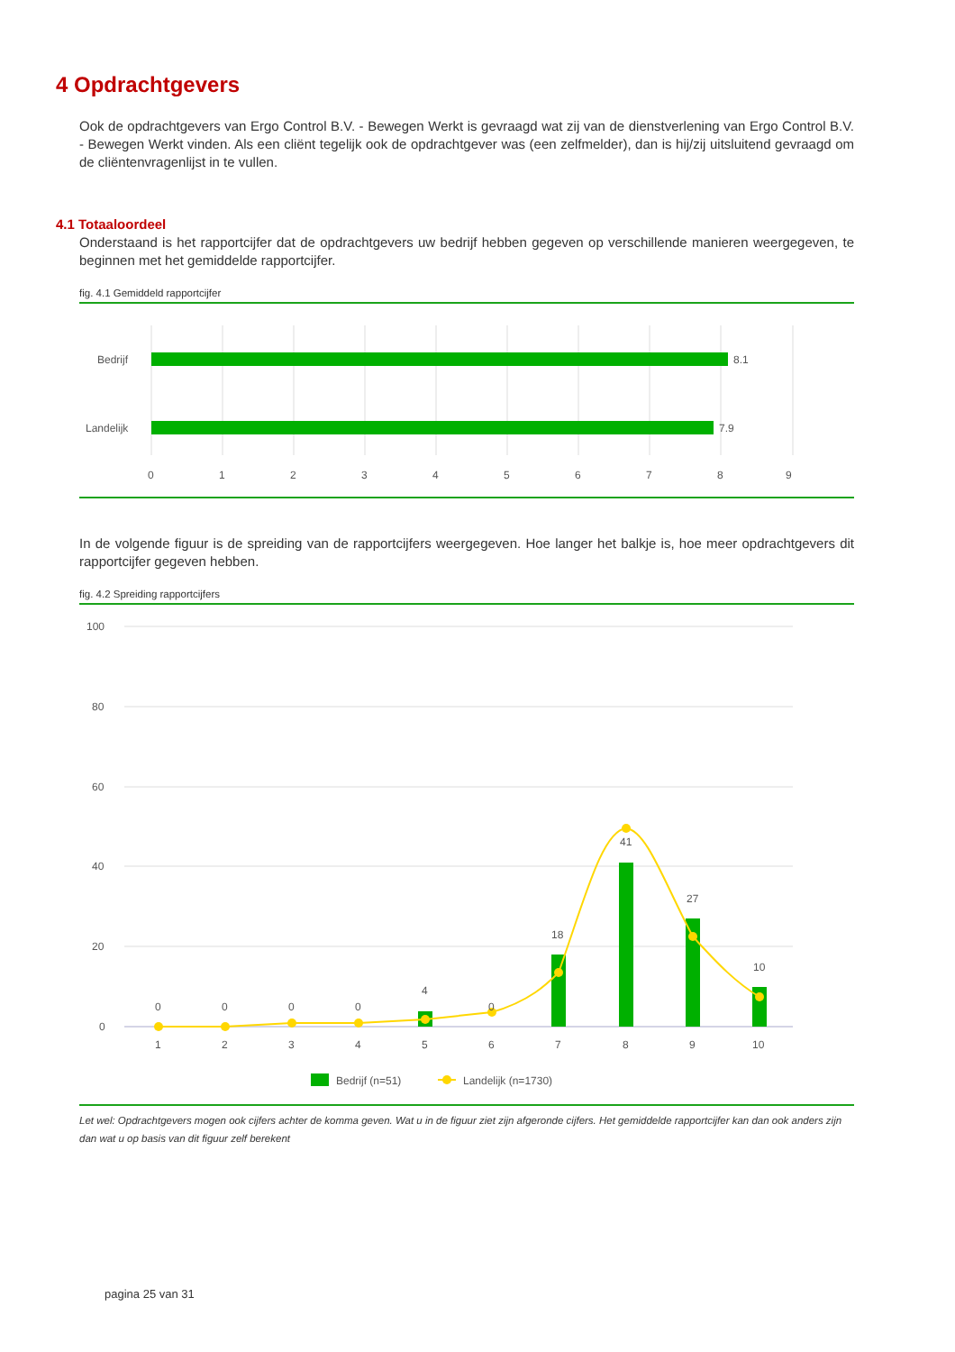4 Opdrachtgevers
Ook de opdrachtgevers van Ergo Control B.V. - Bewegen Werkt is gevraagd wat zij van de dienstverlening van Ergo Control B.V. - Bewegen Werkt vinden. Als een cliënt tegelijk ook de opdrachtgever was (een zelfmelder), dan is hij/zij uitsluitend gevraagd om de cliëntenvragenlijst in te vullen.
4.1 Totaaloordeel
Onderstaand is het rapportcijfer dat de opdrachtgevers uw bedrijf hebben gegeven op verschillende manieren weergegeven, te beginnen met het gemiddelde rapportcijfer.
fig. 4.1 Gemiddeld rapportcijfer
Bedrijf
Landelijk
8.1
7.9
0
1
2
3
4
5
6
7
8
9
In de volgende figuur is de spreiding van de rapportcijfers weergegeven. Hoe langer het balkje is, hoe meer opdrachtgevers dit rapportcijfer gegeven hebben.
fig. 4.2 Spreiding rapportcijfers
100
80
60
40
20
0
0
0
0
0
4
0
18
41
27
10
1
2
3
4
5
6
7
8
9
10
Bedrijf (n=51)
Landelijk (n=1730)
Let wel: Opdrachtgevers mogen ook cijfers achter de komma geven. Wat u in de figuur ziet zijn afgeronde cijfers. Het gemiddelde rapportcijfer kan dan ook anders zijn dan wat u op basis van dit figuur zelf berekent
pagina 25 van 31